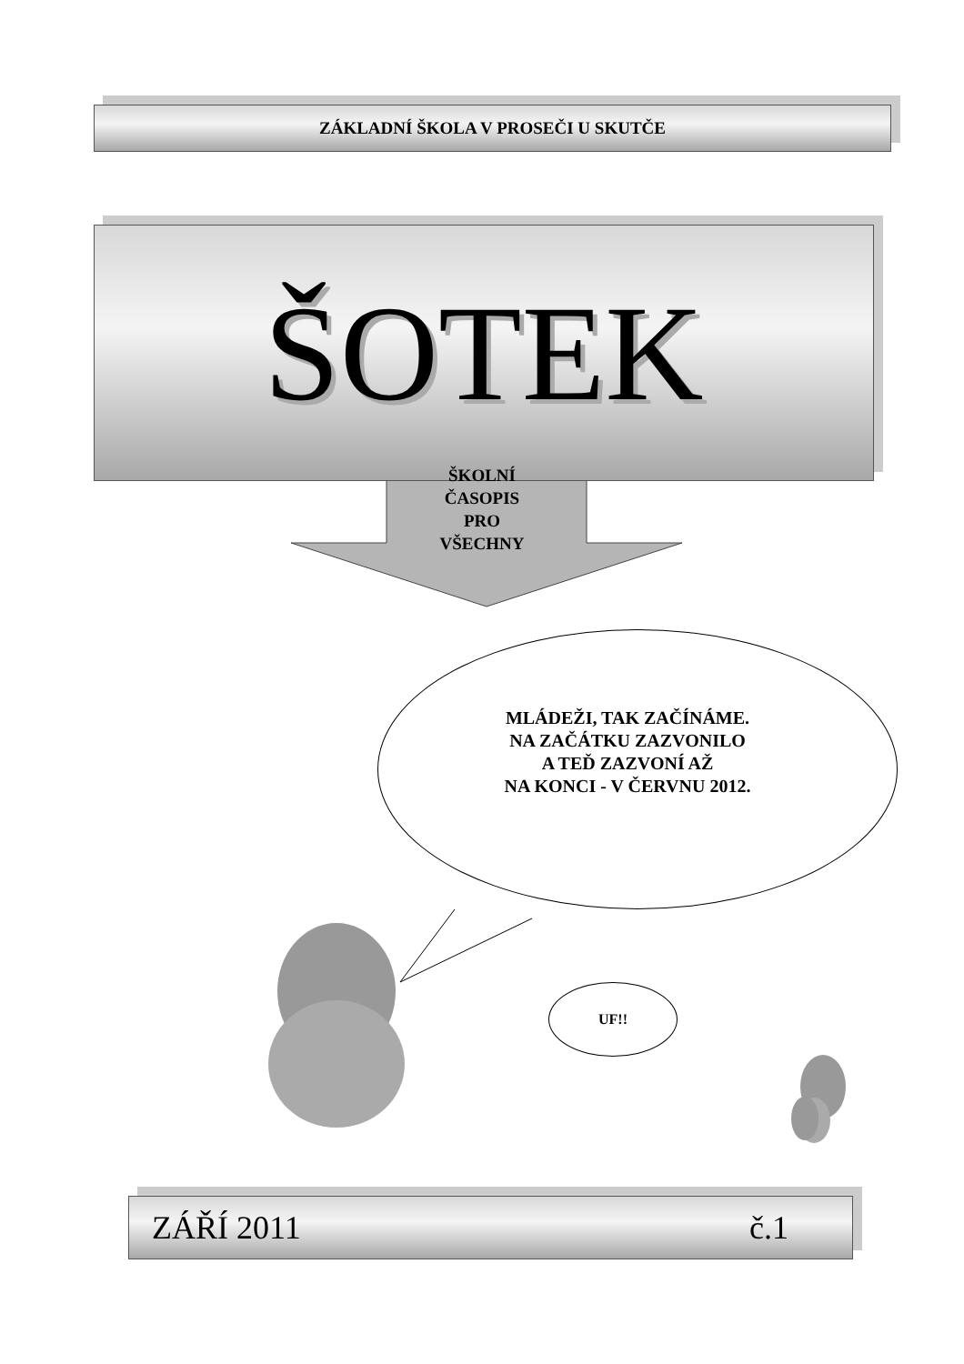ZÁKLADNÍ ŠKOLA V PROSEČI U SKUTČE
ŠOTEK
ŠKOLNÍ
ČASOPIS
PRO
VŠECHNY
MLÁDEŽI, TAK ZAČÍNÁME.
NA ZAČÁTKU ZAZVONILO
A TEĎ ZAZVONÍ AŽ
NA KONCI - V ČERVNU 2012.
UF!!
ZÁŘÍ 2011 č.1